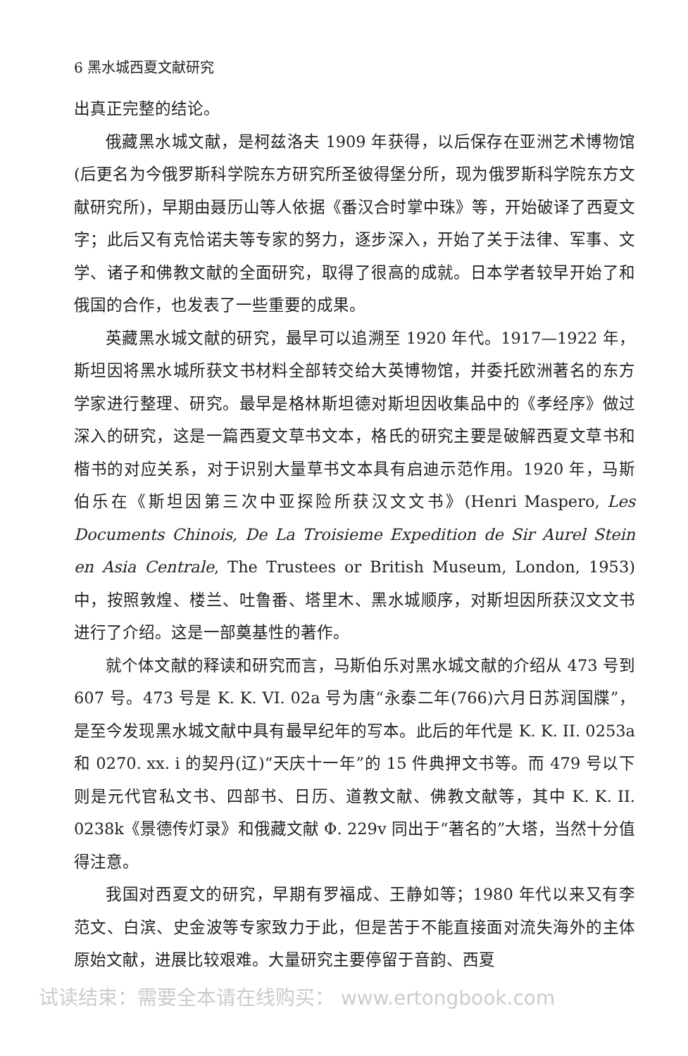6 黑水城西夏文献研究
出真正完整的结论。
俄藏黑水城文献，是柯兹洛夫 1909 年获得，以后保存在亚洲艺术博物馆(后更名为今俄罗斯科学院东方研究所圣彼得堡分所，现为俄罗斯科学院东方文献研究所)，早期由聂历山等人依据《番汉合时掌中珠》等，开始破译了西夏文字；此后又有克恰诺夫等专家的努力，逐步深入，开始了关于法律、军事、文学、诸子和佛教文献的全面研究，取得了很高的成就。日本学者较早开始了和俄国的合作，也发表了一些重要的成果。
英藏黑水城文献的研究，最早可以追溯至 1920 年代。1917—1922 年，斯坦因将黑水城所获文书材料全部转交给大英博物馆，并委托欧洲著名的东方学家进行整理、研究。最早是格林斯坦德对斯坦因收集品中的《孝经序》做过深入的研究，这是一篇西夏文草书文本，格氏的研究主要是破解西夏文草书和楷书的对应关系，对于识别大量草书文本具有启迪示范作用。1920 年，马斯伯乐在《斯坦因第三次中亚探险所获汉文文书》(Henri Maspero, Les Documents Chinois, De La Troisieme Expedition de Sir Aurel Stein en Asia Centrale, The Trustees or British Museum, London, 1953)中，按照敦煌、楼兰、吐鲁番、塔里木、黑水城顺序，对斯坦因所获汉文文书进行了介绍。这是一部奠基性的著作。
就个体文献的释读和研究而言，马斯伯乐对黑水城文献的介绍从 473 号到 607 号。473 号是 K. K. VI. 02a 号为唐“永泰二年(766)六月日苏润国牒”，是至今发现黑水城文献中具有最早纪年的写本。此后的年代是 K. K. II. 0253a 和 0270. xx. i 的契丹(辽)“天庆十一年”的 15 件典押文书等。而 479 号以下则是元代官私文书、四部书、日历、道教文献、佛教文献等，其中 K. K. II. 0238k《景德传灯录》和俄藏文献 Φ. 229v 同出于“著名的”大塔，当然十分值得注意。
我国对西夏文的研究，早期有罗福成、王静如等；1980 年代以来又有李范文、白滨、史金波等专家致力于此，但是苦于不能直接面对流失海外的主体原始文献，进展比较艰难。大量研究主要停留于音韵、西夏
试读结束：需要全本请在线购买： www.ertongbook.com